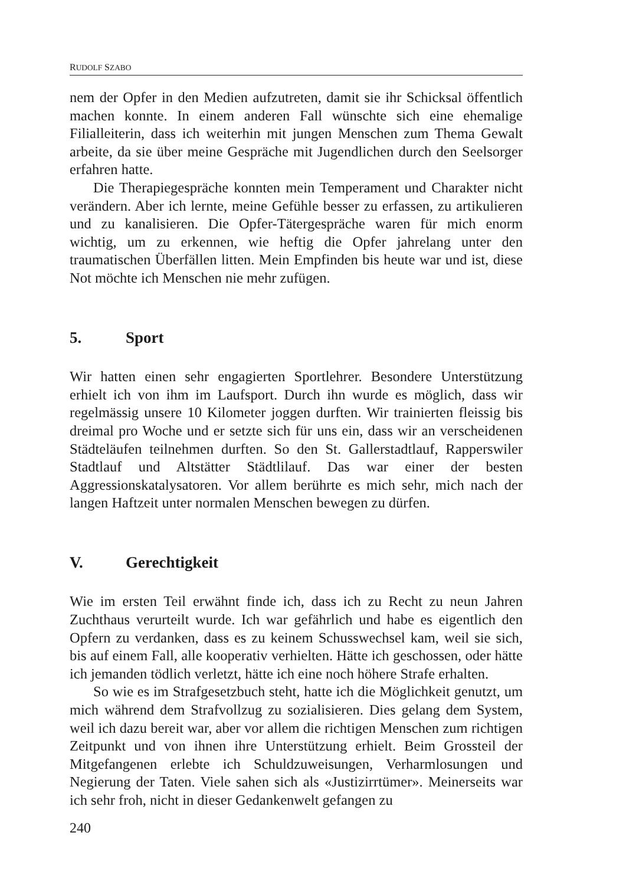RUDOLF SZABO
nem der Opfer in den Medien aufzutreten, damit sie ihr Schicksal öffentlich machen konnte. In einem anderen Fall wünschte sich eine ehemalige Filialleiterin, dass ich weiterhin mit jungen Menschen zum Thema Gewalt arbeite, da sie über meine Gespräche mit Jugendlichen durch den Seelsorger erfahren hatte.
Die Therapiegespräche konnten mein Temperament und Charakter nicht verändern. Aber ich lernte, meine Gefühle besser zu erfassen, zu artikulieren und zu kanalisieren. Die Opfer-Tätergespräche waren für mich enorm wichtig, um zu erkennen, wie heftig die Opfer jahrelang unter den traumatischen Überfällen litten. Mein Empfinden bis heute war und ist, diese Not möchte ich Menschen nie mehr zufügen.
5. Sport
Wir hatten einen sehr engagierten Sportlehrer. Besondere Unterstützung erhielt ich von ihm im Laufsport. Durch ihn wurde es möglich, dass wir regelmässig unsere 10 Kilometer joggen durften. Wir trainierten fleissig bis dreimal pro Woche und er setzte sich für uns ein, dass wir an verscheidenen Städteläufen teilnehmen durften. So den St. Gallerstadtlauf, Rapperswiler Stadtlauf und Altstätter Städtlilauf. Das war einer der besten Aggressionskatalysatoren. Vor allem berührte es mich sehr, mich nach der langen Haftzeit unter normalen Menschen bewegen zu dürfen.
V. Gerechtigkeit
Wie im ersten Teil erwähnt finde ich, dass ich zu Recht zu neun Jahren Zuchthaus verurteilt wurde. Ich war gefährlich und habe es eigentlich den Opfern zu verdanken, dass es zu keinem Schusswechsel kam, weil sie sich, bis auf einem Fall, alle kooperativ verhielten. Hätte ich geschossen, oder hätte ich jemanden tödlich verletzt, hätte ich eine noch höhere Strafe erhalten.
So wie es im Strafgesetzbuch steht, hatte ich die Möglichkeit genutzt, um mich während dem Strafvollzug zu sozialisieren. Dies gelang dem System, weil ich dazu bereit war, aber vor allem die richtigen Menschen zum richtigen Zeitpunkt und von ihnen ihre Unterstützung erhielt. Beim Grossteil der Mitgefangenen erlebte ich Schuldzuweisungen, Verharmlosungen und Negierung der Taten. Viele sahen sich als «Justizirrtümer». Meinerseits war ich sehr froh, nicht in dieser Gedankenwelt gefangen zu
240